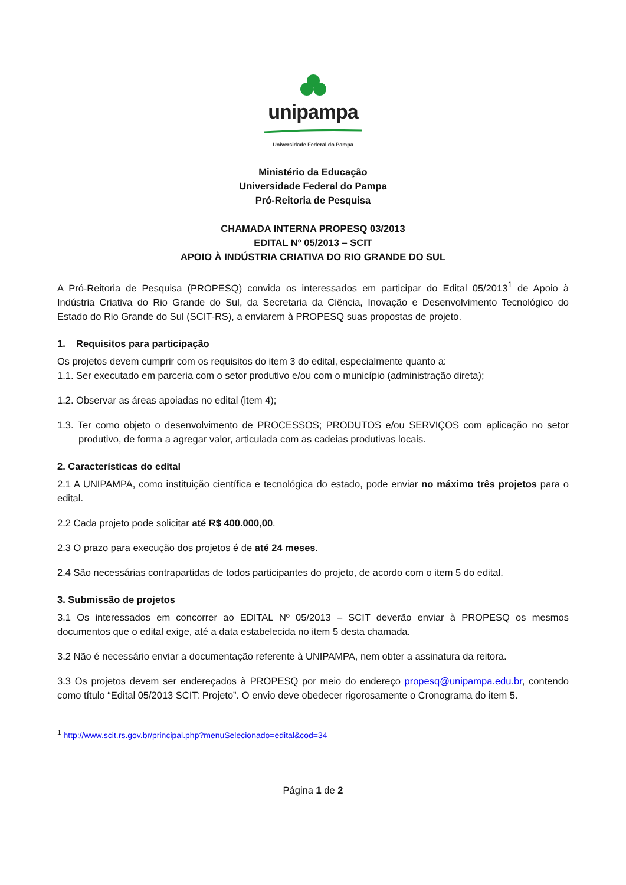unipampa
Universidade Federal do Pampa
Ministério da Educação
Universidade Federal do Pampa
Pró-Reitoria de Pesquisa
CHAMADA INTERNA PROPESQ 03/2013
EDITAL Nº 05/2013 – SCIT
APOIO À INDÚSTRIA CRIATIVA DO RIO GRANDE DO SUL
A Pró-Reitoria de Pesquisa (PROPESQ) convida os interessados em participar do Edital 05/2013<sup>1</sup> de Apoio à Indústria Criativa do Rio Grande do Sul, da Secretaria da Ciência, Inovação e Desenvolvimento Tecnológico do Estado do Rio Grande do Sul (SCIT-RS), a enviarem à PROPESQ suas propostas de projeto.
1. Requisitos para participação
Os projetos devem cumprir com os requisitos do item 3 do edital, especialmente quanto a:
1.1. Ser executado em parceria com o setor produtivo e/ou com o município (administração direta);
1.2. Observar as áreas apoiadas no edital (item 4);
1.3. Ter como objeto o desenvolvimento de PROCESSOS; PRODUTOS e/ou SERVIÇOS com aplicação no setor produtivo, de forma a agregar valor, articulada com as cadeias produtivas locais.
2. Características do edital
2.1 A UNIPAMPA, como instituição científica e tecnológica do estado, pode enviar no máximo três projetos para o edital.
2.2 Cada projeto pode solicitar até R$ 400.000,00.
2.3 O prazo para execução dos projetos é de até 24 meses.
2.4 São necessárias contrapartidas de todos participantes do projeto, de acordo com o item 5 do edital.
3. Submissão de projetos
3.1 Os interessados em concorrer ao EDITAL Nº 05/2013 – SCIT deverão enviar à PROPESQ os mesmos documentos que o edital exige, até a data estabelecida no item 5 desta chamada.
3.2 Não é necessário enviar a documentação referente à UNIPAMPA, nem obter a assinatura da reitora.
3.3 Os projetos devem ser endereçados à PROPESQ por meio do endereço propesq@unipampa.edu.br, contendo como título “Edital 05/2013 SCIT: Projeto”. O envio deve obedecer rigorosamente o Cronograma do item 5.
<sup>1</sup> http://www.scit.rs.gov.br/principal.php?menuSelecionado=edital&cod=34
Página 1 de 2